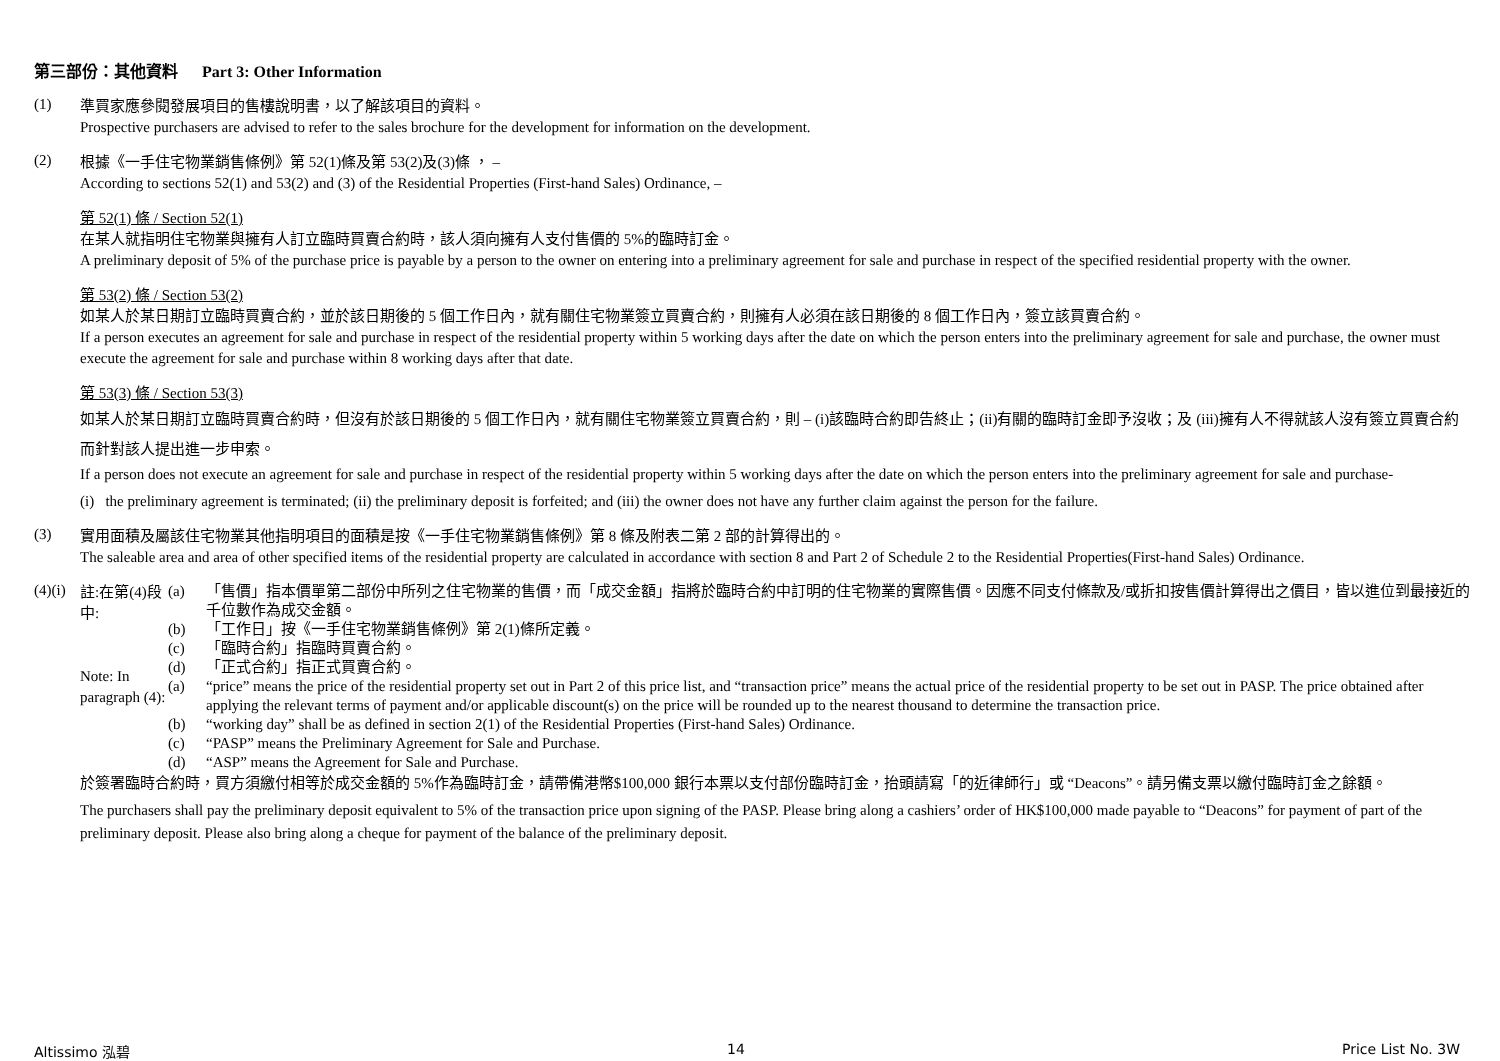第三部份：其他資料 Part 3: Other Information
(1)
準買家應參閱發展項目的售樓說明書，以了解該項目的資料。
Prospective purchasers are advised to refer to the sales brochure for the development for information on the development.
(2)
根據《一手住宅物業銷售條例》第 52(1)條及第 53(2)及(3)條 ， –
According to sections 52(1) and 53(2) and (3) of the Residential Properties (First-hand Sales) Ordinance, –
第 52(1) 條 / Section 52(1)
在某人就指明住宅物業與擁有人訂立臨時買賣合約時，該人須向擁有人支付售價的 5%的臨時訂金。
A preliminary deposit of 5% of the purchase price is payable by a person to the owner on entering into a preliminary agreement for sale and purchase in respect of the specified residential property with the owner.
第 53(2) 條 / Section 53(2)
如某人於某日期訂立臨時買賣合約，並於該日期後的 5 個工作日內，就有關住宅物業簽立買賣合約，則擁有人必須在該日期後的 8 個工作日內，簽立該買賣合約。
If a person executes an agreement for sale and purchase in respect of the residential property within 5 working days after the date on which the person enters into the preliminary agreement for sale and purchase, the owner must execute the agreement for sale and purchase within 8 working days after that date.
第 53(3) 條 / Section 53(3)
如某人於某日期訂立臨時買賣合約時，但沒有於該日期後的 5 個工作日內，就有關住宅物業簽立買賣合約，則 – (i)該臨時合約即告終止；(ii)有關的臨時訂金即予沒收；及 (iii)擁有人不得就該人沒有簽立買賣合約而針對該人提出進一步申索。
If a person does not execute an agreement for sale and purchase in respect of the residential property within 5 working days after the date on which the person enters into the preliminary agreement for sale and purchase-
(i) the preliminary agreement is terminated; (ii) the preliminary deposit is forfeited; and (iii) the owner does not have any further claim against the person for the failure.
(3)
實用面積及屬該住宅物業其他指明項目的面積是按《一手住宅物業銷售條例》第 8 條及附表二第 2 部的計算得出的。
The saleable area and area of other specified items of the residential property are calculated in accordance with section 8 and Part 2 of Schedule 2 to the Residential Properties(First-hand Sales) Ordinance.
(4)(i)
註:在第(4)段中:
Note: In paragraph (4):
(a) 「售價」指本價單第二部份中所列之住宅物業的售價，而「成交金額」指將於臨時合約中訂明的住宅物業的實際售價。因應不同支付條款及/或折扣按售價計算得出之價目，皆以進位到最接近的千位數作為成交金額。
(b) 「工作日」按《一手住宅物業銷售條例》第 2(1)條所定義。
(c) 「臨時合約」指臨時買賣合約。
(d) 「正式合約」指正式買賣合約。
(a) “price” means the price of the residential property set out in Part 2 of this price list, and “transaction price” means the actual price of the residential property to be set out in PASP. The price obtained after applying the relevant terms of payment and/or applicable discount(s) on the price will be rounded up to the nearest thousand to determine the transaction price.
(b) “working day” shall be as defined in section 2(1) of the Residential Properties (First-hand Sales) Ordinance.
(c) “PASP” means the Preliminary Agreement for Sale and Purchase.
(d) “ASP” means the Agreement for Sale and Purchase.
於簽署臨時合約時，買方須繳付相等於成交金額的 5%作為臨時訂金，請帶備港幣$100,000 銀行本票以支付部份臨時訂金，抬頭請寫「的近律師行」或 “Deacons”。請另備支票以繳付臨時訂金之餘額。
The purchasers shall pay the preliminary deposit equivalent to 5% of the transaction price upon signing of the PASP. Please bring along a cashiers’ order of HK$100,000 made payable to “Deacons” for payment of part of the preliminary deposit. Please also bring along a cheque for payment of the balance of the preliminary deposit.
Altissimo 泓碧 14 Price List No. 3W